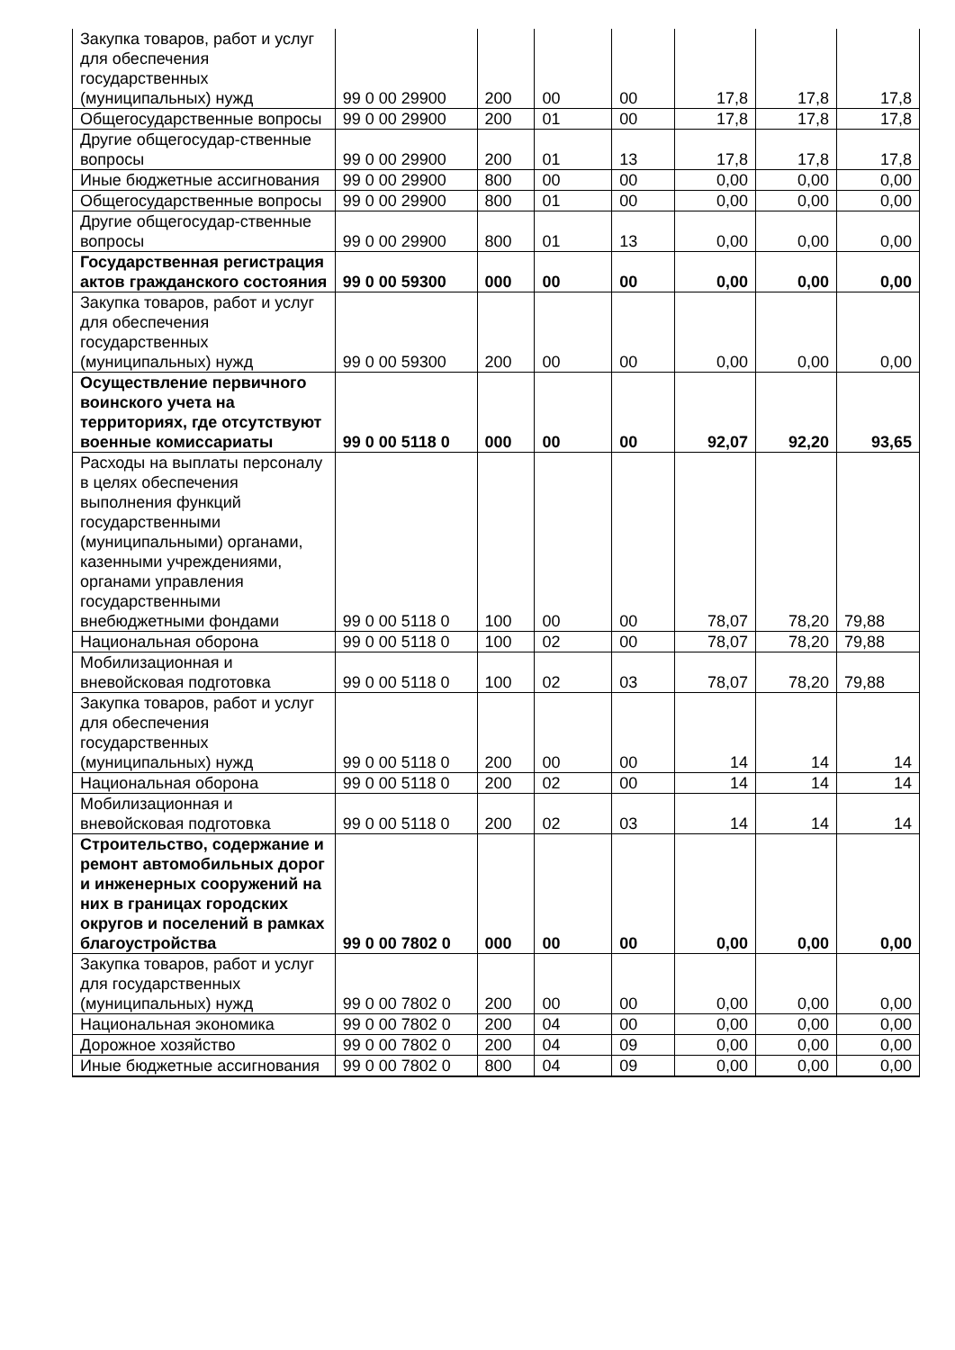| Закупка товаров, работ и услуг для обеспечения государственных (муниципальных) нужд | 99 0 00 29900 | 200 | 00 | 00 | 17,8 | 17,8 | 17,8 |
| Общегосударственные вопросы | 99 0 00 29900 | 200 | 01 | 00 | 17,8 | 17,8 | 17,8 |
| Другие общегосудар-ственные вопросы | 99 0 00 29900 | 200 | 01 | 13 | 17,8 | 17,8 | 17,8 |
| Иные бюджетные ассигнования | 99 0 00 29900 | 800 | 00 | 00 | 0,00 | 0,00 | 0,00 |
| Общегосударственные вопросы | 99 0 00 29900 | 800 | 01 | 00 | 0,00 | 0,00 | 0,00 |
| Другие общегосудар-ственные вопросы | 99 0 00 29900 | 800 | 01 | 13 | 0,00 | 0,00 | 0,00 |
| Государственная регистрация актов гражданского состояния | 99 0 00 59300 | 000 | 00 | 00 | 0,00 | 0,00 | 0,00 |
| Закупка товаров, работ и услуг для обеспечения государственных (муниципальных) нужд | 99 0 00 59300 | 200 | 00 | 00 | 0,00 | 0,00 | 0,00 |
| Осуществление первичного воинского учета на территориях, где отсутствуют военные комиссариаты | 99 0 00 5118 0 | 000 | 00 | 00 | 92,07 | 92,20 | 93,65 |
| Расходы на выплаты персоналу в целях обеспечения выполнения функций государственными (муниципальными) органами, казенными учреждениями, органами управления государственными внебюджетными фондами | 99 0 00 5118 0 | 100 | 00 | 00 | 78,07 | 78,20 | 79,88 |
| Национальная оборона | 99 0 00 5118 0 | 100 | 02 | 00 | 78,07 | 78,20 | 79,88 |
| Мобилизационная и вневойсковая подготовка | 99 0 00 5118 0 | 100 | 02 | 03 | 78,07 | 78,20 | 79,88 |
| Закупка товаров, работ и услуг для обеспечения государственных (муниципальных) нужд | 99 0 00 5118 0 | 200 | 00 | 00 | 14 | 14 | 14 |
| Национальная оборона | 99 0 00 5118 0 | 200 | 02 | 00 | 14 | 14 | 14 |
| Мобилизационная и вневойсковая подготовка | 99 0 00 5118 0 | 200 | 02 | 03 | 14 | 14 | 14 |
| Строительство, содержание и ремонт автомобильных дорог и инженерных сооружений на них в границах городских округов и поселений в рамках благоустройства | 99 0 00 7802 0 | 000 | 00 | 00 | 0,00 | 0,00 | 0,00 |
| Закупка товаров, работ и услуг для государственных (муниципальных) нужд | 99 0 00 7802 0 | 200 | 00 | 00 | 0,00 | 0,00 | 0,00 |
| Национальная экономика | 99 0 00 7802 0 | 200 | 04 | 00 | 0,00 | 0,00 | 0,00 |
| Дорожное хозяйство | 99 0 00 7802 0 | 200 | 04 | 09 | 0,00 | 0,00 | 0,00 |
| Иные бюджетные ассигнования | 99 0 00 7802 0 | 800 | 04 | 09 | 0,00 | 0,00 | 0,00 |